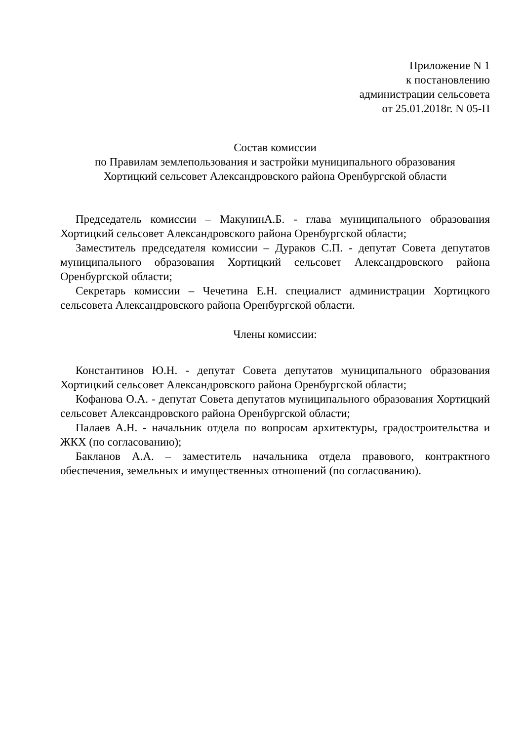Приложение N 1
к постановлению
администрации сельсовета
от 25.01.2018г. N 05-П
Состав комиссии
по Правилам землепользования и застройки муниципального образования
Хортицкий сельсовет Александровского района Оренбургской области
Председатель комиссии – МакунинА.Б. - глава муниципального образования Хортицкий сельсовет Александровского района Оренбургской области;
Заместитель председателя комиссии – Дураков С.П. - депутат Совета депутатов муниципального образования Хортицкий сельсовет Александровского района Оренбургской области;
Секретарь комиссии – Чечетина Е.Н. специалист администрации Хортицкого сельсовета Александровского района Оренбургской области.
Члены комиссии:
Константинов Ю.Н. - депутат Совета депутатов муниципального образования Хортицкий сельсовет Александровского района Оренбургской области;
Кофанова О.А. - депутат Совета депутатов муниципального образования Хортицкий сельсовет Александровского района Оренбургской области;
Палаев А.Н. - начальник отдела по вопросам архитектуры, градостроительства и ЖКХ (по согласованию);
Бакланов А.А. – заместитель начальника отдела правового, контрактного обеспечения, земельных и имущественных отношений (по согласованию).